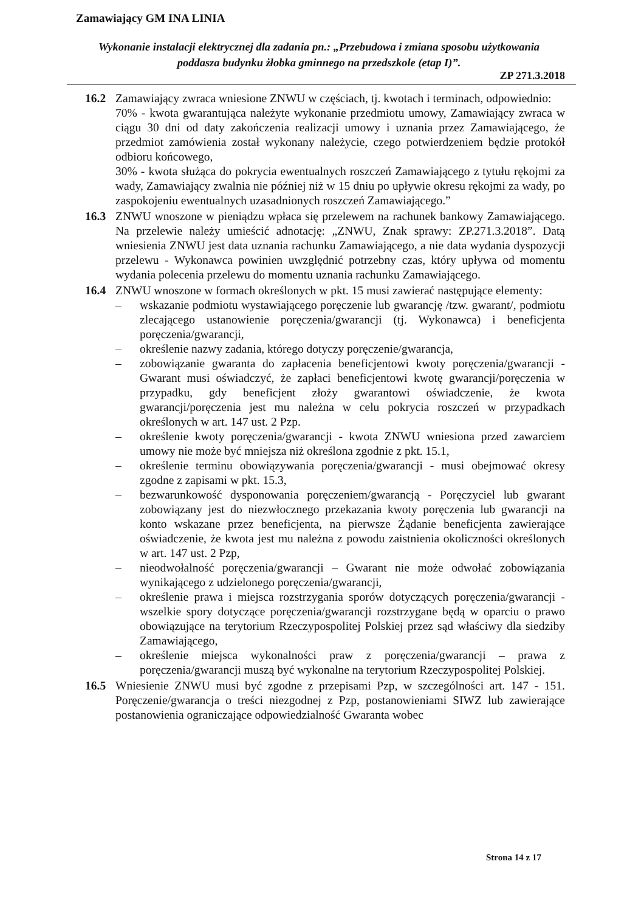Zamawiający GM INA LINIA
Wykonanie instalacji elektrycznej dla zadania pn.: „Przebudowa i zmiana sposobu użytkowania poddasza budynku żłobka gminnego na przedszkole (etap I)”.
ZP 271.3.2018
16.2 Zamawiający zwraca wniesione ZNWU w częściach, tj. kwotach i terminach, odpowiednio:
70% - kwota gwarantująca należyte wykonanie przedmiotu umowy, Zamawiający zwraca w ciągu 30 dni od daty zakończenia realizacji umowy i uznania przez Zamawiającego, że przedmiot zamówienia został wykonany należycie, czego potwierdzeniem będzie protokół odbioru końcowego,
30% - kwota służąca do pokrycia ewentualnych roszczeń Zamawiającego z tytułu rękojmi za wady, Zamawiający zwalnia nie później niż w 15 dniu po upływie okresu rękojmi za wady, po zaspokojeniu ewentualnych uzasadnionych roszczeń Zamawiającego.”
16.3 ZNWU wnoszone w pieniądzu wpłaca się przelewem na rachunek bankowy Zamawiającego. Na przelewie należy umieścić adnotację: „ZNWU, Znak sprawy: ZP.271.3.2018”. Datą wniesienia ZNWU jest data uznania rachunku Zamawiającego, a nie data wydania dyspozycji przelewu - Wykonawca powinien uwzględnić potrzebny czas, który upływa od momentu wydania polecenia przelewu do momentu uznania rachunku Zamawiającego.
16.4 ZNWU wnoszone w formach określonych w pkt. 15 musi zawierać następujące elementy:
– wskazanie podmiotu wystawiającego poręczenie lub gwarancję /tzw. gwarant/, podmiotu zlecającego ustanowienie poręczenia/gwarancji (tj. Wykonawca) i beneficjenta poręczenia/gwarancji,
– określenie nazwy zadania, którego dotyczy poręczenie/gwarancja,
– zobowiązanie gwaranta do zapłacenia beneficjentowi kwoty poręczenia/gwarancji - Gwarant musi oświadczyć, że zapłaci beneficjentowi kwotę gwarancji/poręczenia w przypadku, gdy beneficjent złoży gwarantowi oświadczenie, że kwota gwarancji/poręczenia jest mu należna w celu pokrycia roszczeń w przypadkach określonych w art. 147 ust. 2 Pzp.
– określenie kwoty poręczenia/gwarancji - kwota ZNWU wniesiona przed zawarciem umowy nie może być mniejsza niż określona zgodnie z pkt. 15.1,
– określenie terminu obowiązywania poręczenia/gwarancji - musi obejmować okresy zgodne z zapisami w pkt. 15.3,
– bezwarunkowość dysponowania poręczeniem/gwarancją - Poręczyciel lub gwarant zobowiązany jest do niezwłocznego przekazania kwoty poręczenia lub gwarancji na konto wskazane przez beneficjenta, na pierwsze Żądanie beneficjenta zawierające oświadczenie, że kwota jest mu należna z powodu zaistnienia okoliczności określonych w art. 147 ust. 2 Pzp,
– nieodwołalność poręczenia/gwarancji – Gwarant nie może odwołać zobowiązania wynikającego z udzielonego poręczenia/gwarancji,
– określenie prawa i miejsca rozstrzygania sporów dotyczących poręczenia/gwarancji - wszelkie spory dotyczące poręczenia/gwarancji rozstrzygane będą w oparciu o prawo obowiązujące na terytorium Rzeczypospolitej Polskiej przez sąd właściwy dla siedziby Zamawiającego,
– określenie miejsca wykonalności praw z poręczenia/gwarancji – prawa z poręczenia/gwarancji muszą być wykonalne na terytorium Rzeczypospolitej Polskiej.
16.5 Wniesienie ZNWU musi być zgodne z przepisami Pzp, w szczególności art. 147 - 151. Poręczenie/gwarancja o treści niezgodnej z Pzp, postanowieniami SIWZ lub zawierające postanowienia ograniczające odpowiedzialność Gwaranta wobec
Strona 14 z 17